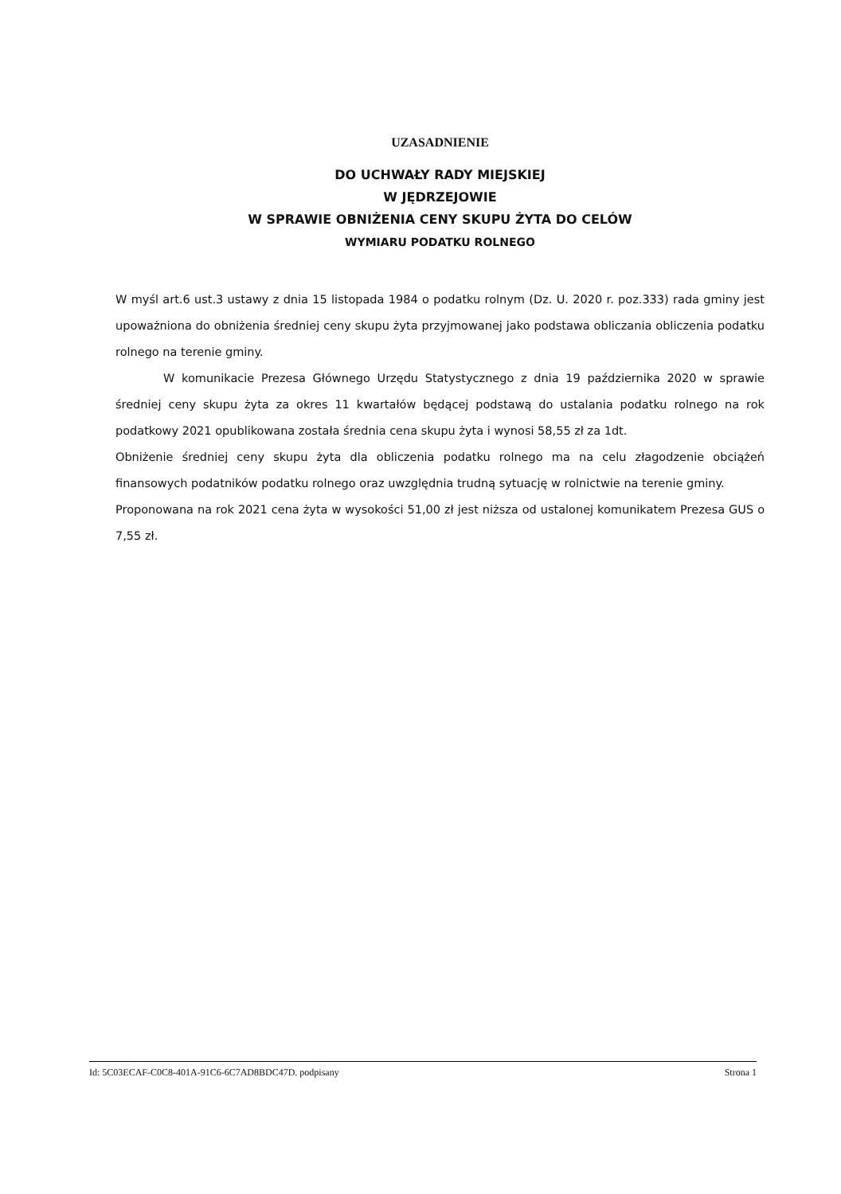UZASADNIENIE
DO UCHWAŁY RADY MIEJSKIEJ
W JĘDRZEJOWIE
W SPRAWIE OBNIŻENIA CENY SKUPU ŻYTA DO CELÓW
WYMIARU PODATKU ROLNEGO
W myśl art.6 ust.3 ustawy z dnia 15 listopada 1984 o podatku rolnym (Dz. U. 2020 r. poz.333) rada gminy jest upoważniona do obniżenia średniej ceny skupu żyta przyjmowanej jako podstawa obliczania obliczenia podatku rolnego na terenie gminy.
W komunikacie Prezesa Głównego Urzędu Statystycznego z dnia 19 października 2020 w sprawie średniej ceny skupu żyta za okres 11 kwartałów będącej podstawą do ustalania podatku rolnego na rok podatkowy 2021 opublikowana została średnia cena skupu żyta i wynosi 58,55 zł za 1dt.
Obniżenie średniej ceny skupu żyta dla obliczenia podatku rolnego ma na celu złagodzenie obciążeń finansowych podatników podatku rolnego oraz uwzględnia trudną sytuację w rolnictwie na terenie gminy.
Proponowana na rok 2021 cena żyta w wysokości 51,00 zł jest niższa od ustalonej komunikatem Prezesa GUS o 7,55 zł.
Id: 5C03ECAF-C0C8-401A-91C6-6C7AD8BDC47D. podpisany Strona 1